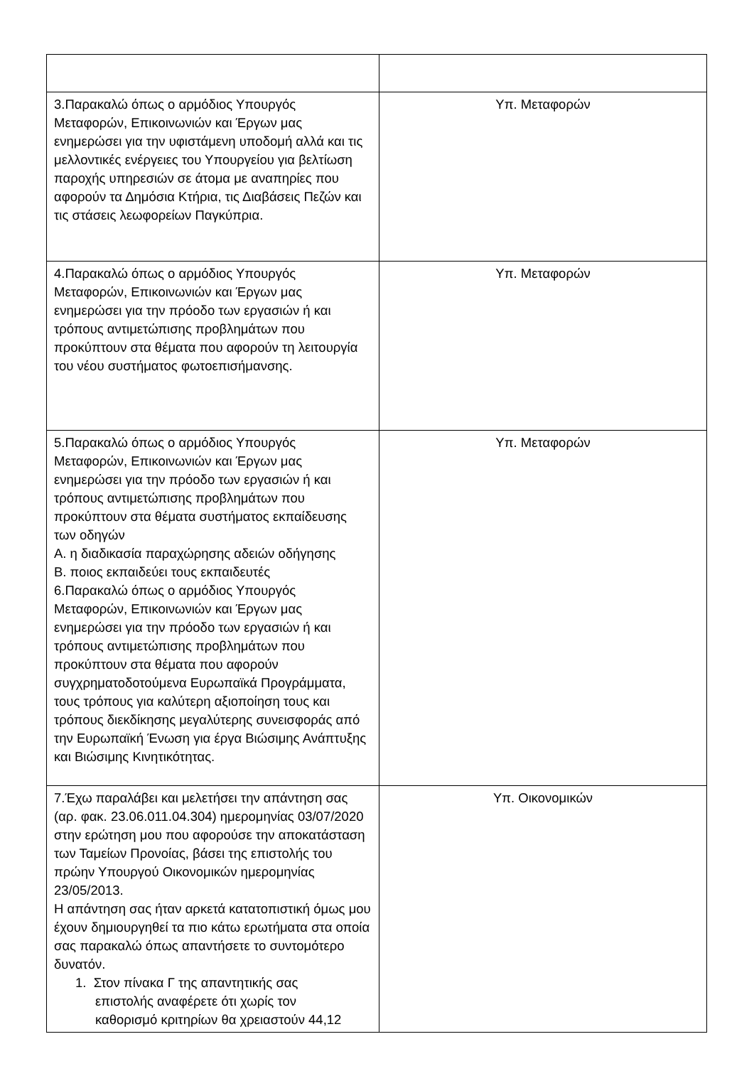| 3.Παρακαλώ όπως ο αρμόδιος Υπουργός Μεταφορών, Επικοινωνιών και Έργων μας ενημερώσει για την υφιστάμενη υποδομή αλλά και τις μελλοντικές ενέργειες του Υπουργείου για βελτίωση παροχής υπηρεσιών σε άτομα με αναπηρίες που αφορούν τα Δημόσια Κτήρια, τις Διαβάσεις Πεζών και τις στάσεις λεωφορείων Παγκύπρια. | Υπ. Μεταφορών |
| 4.Παρακαλώ όπως ο αρμόδιος Υπουργός Μεταφορών, Επικοινωνιών και Έργων μας ενημερώσει για την πρόοδο των εργασιών ή και τρόπους αντιμετώπισης προβλημάτων που προκύπτουν στα θέματα που αφορούν τη λειτουργία του νέου συστήματος φωτοεπισήμανσης. | Υπ. Μεταφορών |
| 5.Παρακαλώ όπως ο αρμόδιος Υπουργός Μεταφορών, Επικοινωνιών και Έργων μας ενημερώσει για την πρόοδο των εργασιών ή και τρόπους αντιμετώπισης προβλημάτων που προκύπτουν στα θέματα συστήματος εκπαίδευσης των οδηγών Α. η διαδικασία παραχώρησης αδειών οδήγησης Β. ποιος εκπαιδεύει τους εκπαιδευτές 6.Παρακαλώ όπως ο αρμόδιος Υπουργός Μεταφορών, Επικοινωνιών και Έργων μας ενημερώσει για την πρόοδο των εργασιών ή και τρόπους αντιμετώπισης προβλημάτων που προκύπτουν στα θέματα που αφορούν συγχρηματοδοτούμενα Ευρωπαϊκά Προγράμματα, τους τρόπους για καλύτερη αξιοποίηση τους και τρόπους διεκδίκησης μεγαλύτερης συνεισφοράς από την Ευρωπαϊκή Ένωση για έργα Βιώσιμης Ανάπτυξης και Βιώσιμης Κινητικότητας. | Υπ. Μεταφορών |
| 7.Έχω παραλάβει και μελετήσει την απάντηση σας (αρ. φακ. 23.06.011.04.304) ημερομηνίας 03/07/2020 στην ερώτηση μου που αφορούσε την αποκατάσταση των Ταμείων Προνοίας, βάσει της επιστολής του πρώην Υπουργού Οικονομικών ημερομηνίας 23/05/2013. Η απάντηση σας ήταν αρκετά κατατοπιστική όμως μου έχουν δημιουργηθεί τα πιο κάτω ερωτήματα στα οποία σας παρακαλώ όπως απαντήσετε το συντομότερο δυνατόν. 1. Στον πίνακα Γ της απαντητικής σας επιστολής αναφέρετε ότι χωρίς τον καθορισμό κριτηρίων θα χρειαστούν 44,12 | Υπ. Οικονομικών |